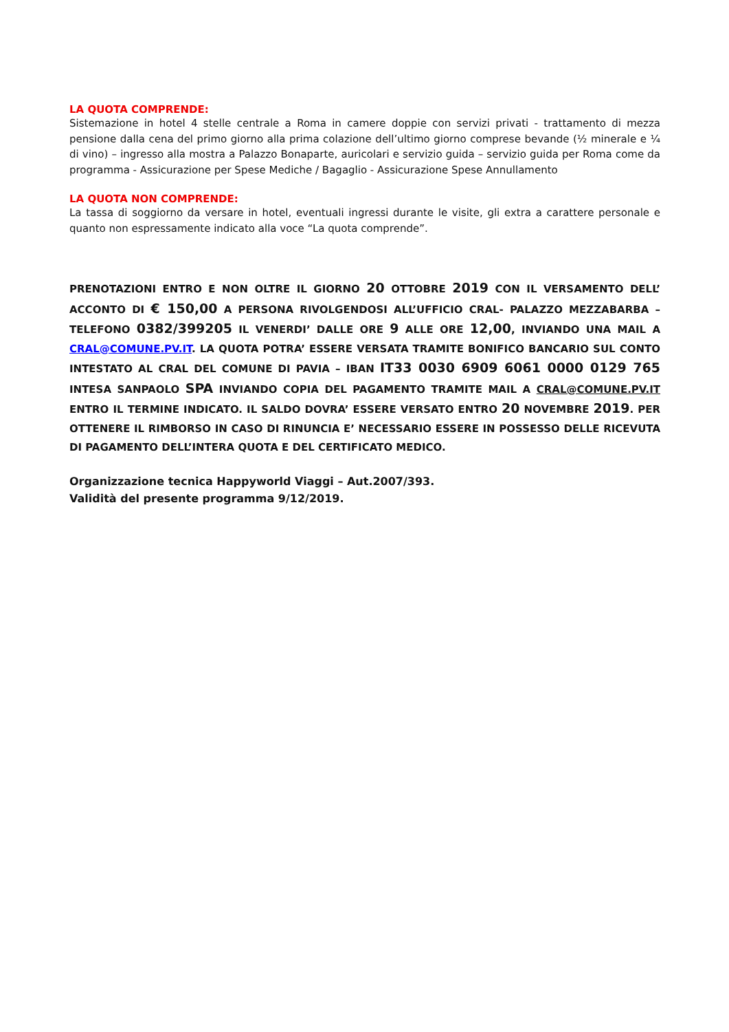LA QUOTA COMPRENDE:
Sistemazione in hotel 4 stelle centrale a Roma in camere doppie con servizi privati - trattamento di mezza pensione dalla cena del primo giorno alla prima colazione dell’ultimo giorno comprese bevande (½ minerale e ¼ di vino) – ingresso alla mostra a Palazzo Bonaparte, auricolari e servizio guida – servizio guida per Roma come da programma - Assicurazione per Spese Mediche / Bagaglio - Assicurazione Spese Annullamento
LA QUOTA NON COMPRENDE:
La tassa di soggiorno da versare in hotel, eventuali ingressi durante le visite, gli extra a carattere personale e quanto non espressamente indicato alla voce “La quota comprende”.
PRENOTAZIONI ENTRO E NON OLTRE IL GIORNO 20 OTTOBRE 2019 CON IL VERSAMENTO DELL’ ACCONTO DI € 150,00 A PERSONA RIVOLGENDOSI ALL’UFFICIO CRAL- PALAZZO MEZZABARBA – TELEFONO 0382/399205 IL VENERDI’ DALLE ORE 9 ALLE ORE 12,00, INVIANDO UNA MAIL A CRAL@COMUNE.PV.IT. LA QUOTA POTRA’ ESSERE VERSATA TRAMITE BONIFICO BANCARIO SUL CONTO INTESTATO AL CRAL DEL COMUNE DI PAVIA – IBAN IT33 0030 6909 6061 0000 0129 765 INTESA SANPAOLO SPA INVIANDO COPIA DEL PAGAMENTO TRAMITE MAIL A CRAL@COMUNE.PV.IT ENTRO IL TERMINE INDICATO. IL SALDO DOVRA’ ESSERE VERSATO ENTRO 20 NOVEMBRE 2019. PER OTTENERE IL RIMBORSO IN CASO DI RINUNCIA E’ NECESSARIO ESSERE IN POSSESSO DELLE RICEVUTA DI PAGAMENTO DELL’INTERA QUOTA E DEL CERTIFICATO MEDICO.
Organizzazione tecnica Happyworld Viaggi – Aut.2007/393.
Validità del presente programma 9/12/2019.